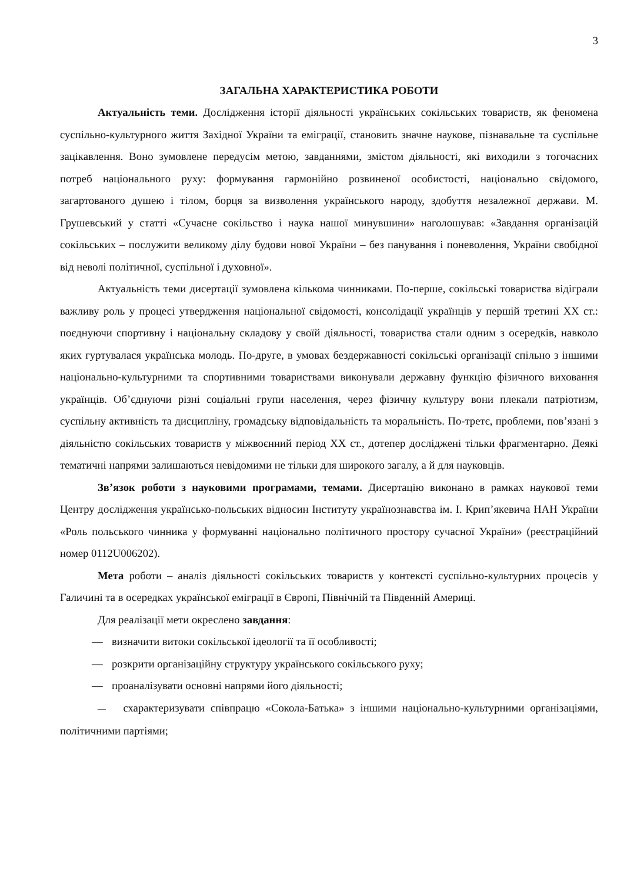3
ЗАГАЛЬНА ХАРАКТЕРИСТИКА РОБОТИ
Актуальність теми. Дослідження історії діяльності українських сокільських товариств, як феномена суспільно-культурного життя Західної України та еміграції, становить значне наукове, пізнавальне та суспільне зацікавлення. Воно зумовлене передусім метою, завданнями, змістом діяльності, які виходили з тогочасних потреб національного руху: формування гармонійно розвиненої особистості, національно свідомого, загартованого душею і тілом, борця за визволення українського народу, здобуття незалежної держави. М. Грушевський у статті «Сучасне сокільство і наука нашої минувшини» наголошував: «Завдання організацій сокільських – послужити великому ділу будови нової України – без панування і поневолення, України свобідної від неволі політичної, суспільної і духовної».
Актуальність теми дисертації зумовлена кількома чинниками. По-перше, сокільські товариства відіграли важливу роль у процесі утвердження національної свідомості, консолідації українців у першій третині ХХ ст.: поєднуючи спортивну і національну складову у своїй діяльності, товариства стали одним з осередків, навколо яких гуртувалася українська молодь. По-друге, в умовах бездержавності сокільські організації спільно з іншими національно-культурними та спортивними товариствами виконували державну функцію фізичного виховання українців. Об’єднуючи різні соціальні групи населення, через фізичну культуру вони плекали патріотизм, суспільну активність та дисципліну, громадську відповідальність та моральність. По-третє, проблеми, пов’язані з діяльністю сокільських товариств у міжвоєнний період ХХ ст., дотепер досліджені тільки фрагментарно. Деякі тематичні напрями залишаються невідомими не тільки для широкого загалу, а й для науковців.
Зв’язок роботи з науковими програмами, темами. Дисертацію виконано в рамках наукової теми Центру дослідження українсько-польських відносин Інституту українознавства ім. І. Крип’якевича НАН України «Роль польського чинника у формуванні національно політичного простору сучасної України» (реєстраційний номер 0112U006202).
Мета роботи – аналіз діяльності сокільських товариств у контексті суспільно-культурних процесів у Галичині та в осередках української еміграції в Європі, Північній та Південній Америці.
Для реалізації мети окреслено завдання:
— визначити витоки сокільської ідеології та її особливості;
— розкрити організаційну структуру українського сокільського руху;
— проаналізувати основні напрями його діяльності;
— схарактеризувати співпрацю «Сокола-Батька» з іншими національно-культурними організаціями, політичними партіями;